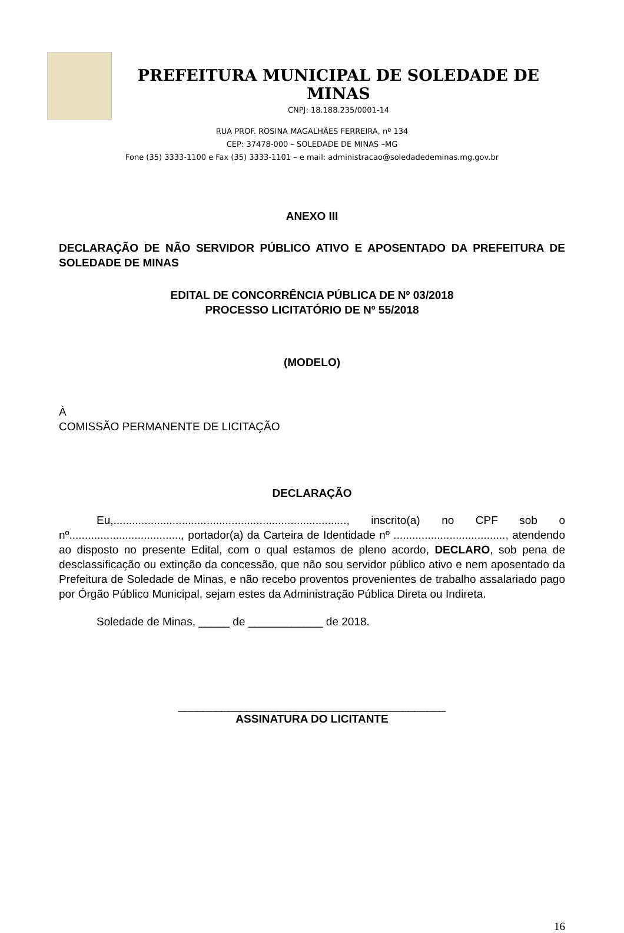PREFEITURA MUNICIPAL DE SOLEDADE DE MINAS
CNPJ: 18.188.235/0001-14
RUA PROF. ROSINA MAGALHÃES FERREIRA, nº 134
CEP: 37478-000 – SOLEDADE DE MINAS –MG
Fone (35) 3333-1100 e Fax (35) 3333-1101 – e mail: administracao@soledadedeminas.mg.gov.br
ANEXO III
DECLARAÇÃO DE NÃO SERVIDOR PÚBLICO ATIVO E APOSENTADO DA PREFEITURA DE SOLEDADE DE MINAS
EDITAL DE CONCORRÊNCIA PÚBLICA DE Nº 03/2018
PROCESSO LICITATÓRIO DE Nº 55/2018
(MODELO)
À
COMISSÃO PERMANENTE DE LICITAÇÃO
DECLARAÇÃO
Eu,..........................................................................., inscrito(a) no CPF sob o nº...................................., portador(a) da Carteira de Identidade nº ...................................., atendendo ao disposto no presente Edital, com o qual estamos de pleno acordo, DECLARO, sob pena de desclassificação ou extinção da concessão, que não sou servidor público ativo e nem aposentado da Prefeitura de Soledade de Minas, e não recebo proventos provenientes de trabalho assalariado pago por Órgão Público Municipal, sejam estes da Administração Pública Direta ou Indireta.
Soledade de Minas, _____ de ____________ de 2018.
___________________________________________
ASSINATURA DO LICITANTE
16